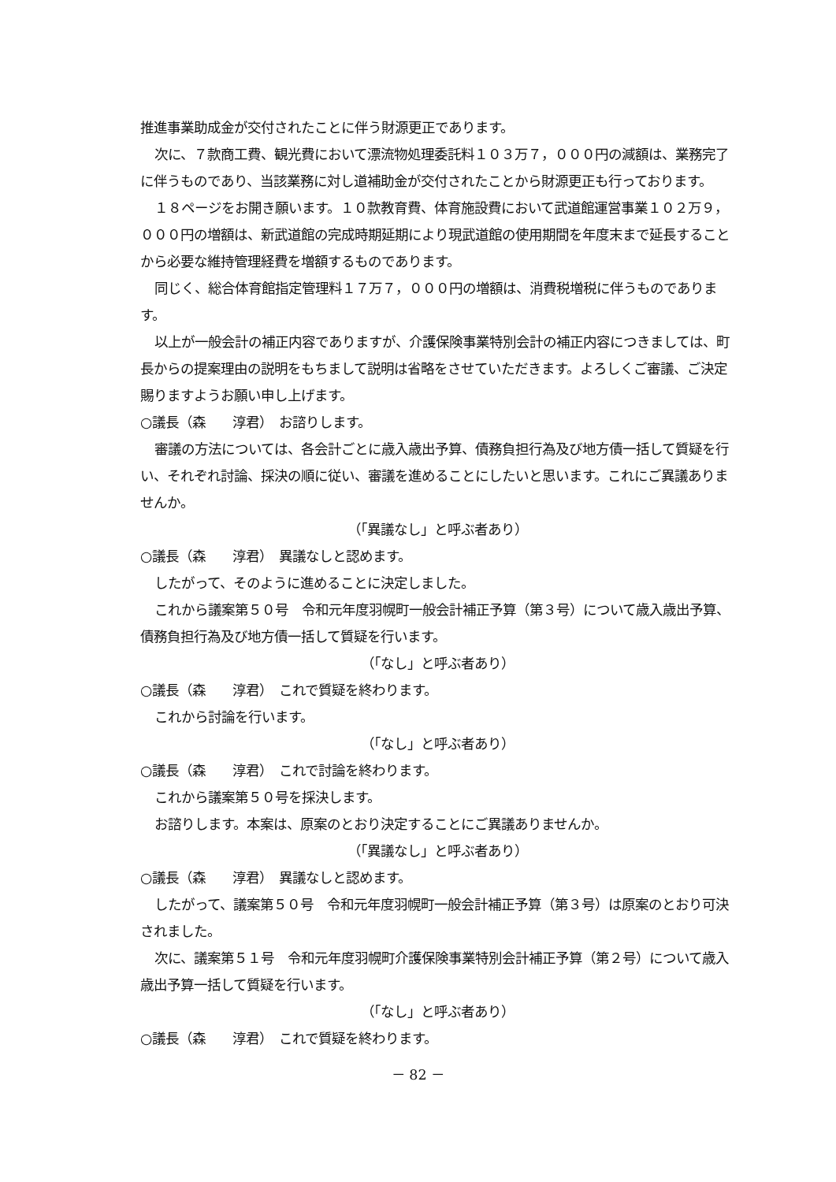推進事業助成金が交付されたことに伴う財源更正であります。
次に、７款商工費、観光費において漂流物処理委託料１０３万７，０００円の減額は、業務完了に伴うものであり、当該業務に対し道補助金が交付されたことから財源更正も行っております。
１８ページをお開き願います。１０款教育費、体育施設費において武道館運営事業１０２万９，０００円の増額は、新武道館の完成時期延期により現武道館の使用期間を年度末まで延長することから必要な維持管理経費を増額するものであります。
同じく、総合体育館指定管理料１７万７，０００円の増額は、消費税増税に伴うものであります。
以上が一般会計の補正内容でありますが、介護保険事業特別会計の補正内容につきましては、町長からの提案理由の説明をもちまして説明は省略をさせていただきます。よろしくご審議、ご決定賜りますようお願い申し上げます。
○議長（森　　淳君）　お諮りします。
審議の方法については、各会計ごとに歳入歳出予算、債務負担行為及び地方債一括して質疑を行い、それぞれ討論、採決の順に従い、審議を進めることにしたいと思います。これにご異議ありませんか。
（「異議なし」と呼ぶ者あり）
○議長（森　　淳君）　異議なしと認めます。
したがって、そのように進めることに決定しました。
これから議案第５０号　令和元年度羽幌町一般会計補正予算（第３号）について歳入歳出予算、債務負担行為及び地方債一括して質疑を行います。
（「なし」と呼ぶ者あり）
○議長（森　　淳君）　これで質疑を終わります。
これから討論を行います。
（「なし」と呼ぶ者あり）
○議長（森　　淳君）　これで討論を終わります。
これから議案第５０号を採決します。
お諮りします。本案は、原案のとおり決定することにご異議ありませんか。
（「異議なし」と呼ぶ者あり）
○議長（森　　淳君）　異議なしと認めます。
したがって、議案第５０号　令和元年度羽幌町一般会計補正予算（第３号）は原案のとおり可決されました。
次に、議案第５１号　令和元年度羽幌町介護保険事業特別会計補正予算（第２号）について歳入歳出予算一括して質疑を行います。
（「なし」と呼ぶ者あり）
○議長（森　　淳君）　これで質疑を終わります。
－ 82 －